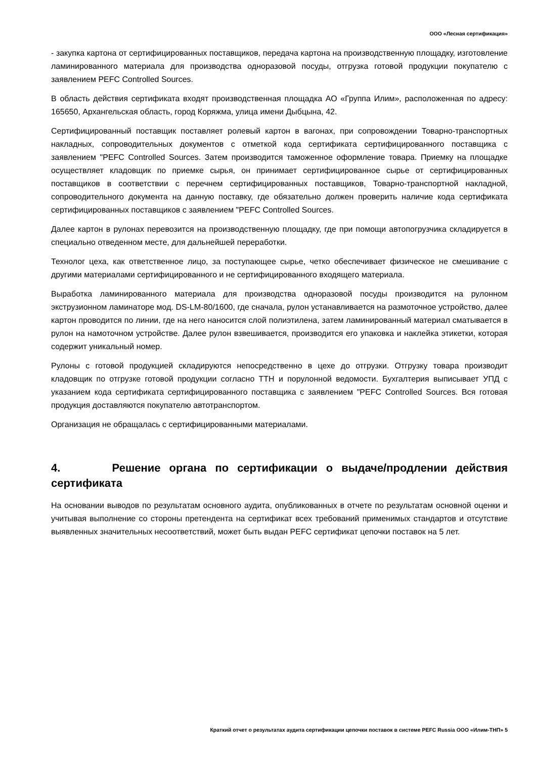ООО «Лесная сертификация»
- закупка картона от сертифицированных поставщиков, передача картона на производственную площадку, изготовление ламинированного материала для производства одноразовой посуды, отгрузка готовой продукции покупателю с заявлением PEFC Controlled Sources.
В область действия сертификата входят производственная площадка АО «Группа Илим», расположенная по адресу: 165650, Архангельская область, город Коряжма, улица имени Дыбцына, 42.
Сертифицированный поставщик поставляет ролевый картон в вагонах, при сопровождении Товарно-транспортных накладных, сопроводительных документов с отметкой кода сертификата сертифицированного поставщика с заявлением "PEFC Controlled Sources. Затем производится таможенное оформление товара. Приемку на площадке осуществляет кладовщик по приемке сырья, он принимает сертифицированное сырье от сертифицированных поставщиков в соответствии с перечнем сертифицированных поставщиков, Товарно-транспортной накладной, сопроводительного документа на данную поставку, где обязательно должен проверить наличие кода сертификата сертифицированных поставщиков с заявлением "PEFC Controlled Sources.
Далее картон в рулонах перевозится на производственную площадку, где при помощи автопогрузчика складируется в специально отведенном месте, для дальнейшей переработки.
Технолог цеха, как ответственное лицо, за поступающее сырье, четко обеспечивает физическое не смешивание с другими материалами сертифицированного и не сертифицированного входящего материала.
Выработка ламинированного материала для производства одноразовой посуды производится на рулонном экструзионном ламинаторе мод. DS-LM-80/1600, где сначала, рулон устанавливается на размоточное устройство, далее картон проводится по линии, где на него наносится слой полиэтилена, затем ламинированный материал сматывается в рулон на намоточном устройстве. Далее рулон взвешивается, производится его упаковка и наклейка этикетки, которая содержит уникальный номер.
Рулоны с готовой продукцией складируются непосредственно в цехе до отгрузки. Отгрузку товара производит кладовщик по отгрузке готовой продукции согласно ТТН и порулонной ведомости. Бухгалтерия выписывает УПД с указанием кода сертификата сертифицированного поставщика с заявлением "PEFC Controlled Sources. Вся готовая продукция доставляются покупателю автотранспортом.
Организация не обращалась с сертифицированными материалами.
4. Решение органа по сертификации о выдаче/продлении действия сертификата
На основании выводов по результатам основного аудита, опубликованных в отчете по результатам основной оценки и учитывая выполнение со стороны претендента на сертификат всех требований применимых стандартов и отсутствие выявленных значительных несоответствий, может быть выдан PEFC сертификат цепочки поставок на 5 лет.
Краткий отчет о результатах аудита сертификации цепочки поставок в системе PEFC Russia ООО «Илим-ТНП» 5